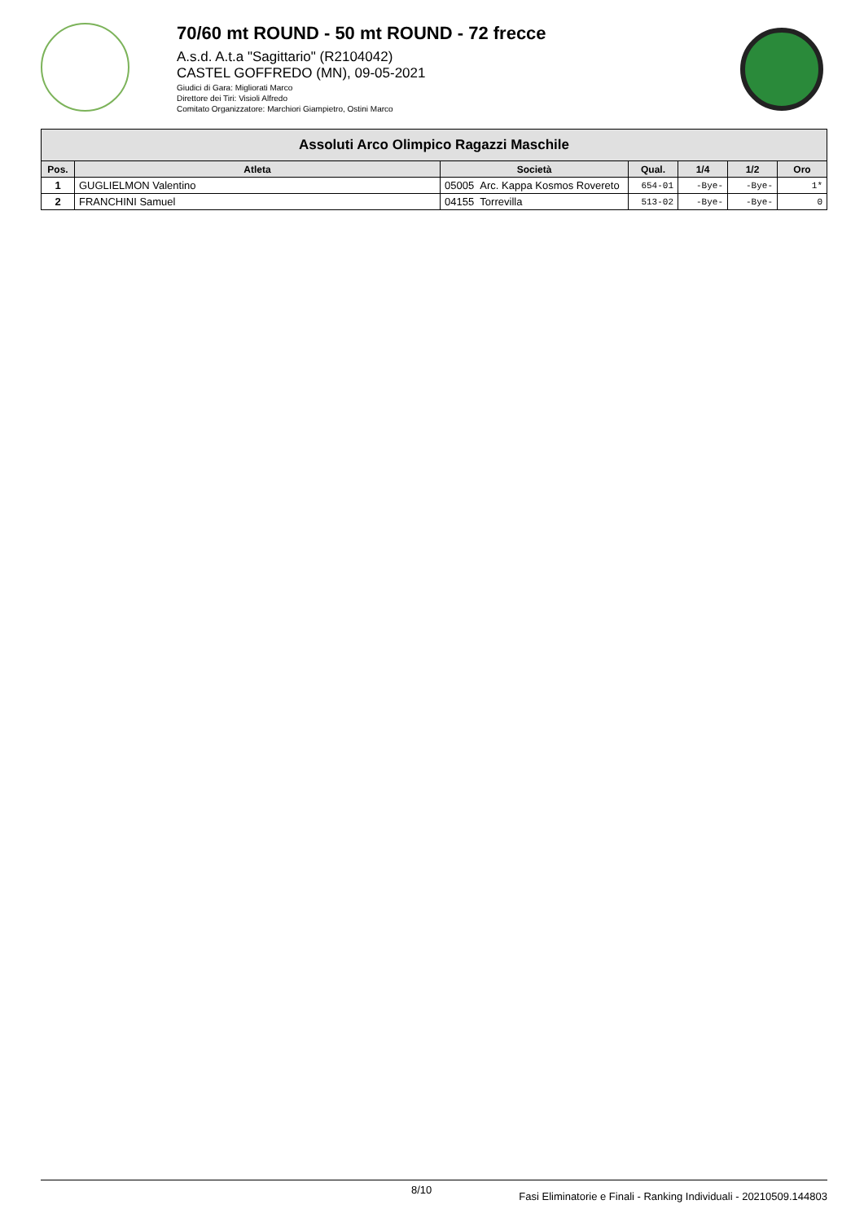70/60 mt ROUND - 50 mt ROUND - 72 frecce
A.s.d. A.t.a "Sagittario" (R2104042)
CASTEL GOFFREDO (MN), 09-05-2021
Giudici di Gara: Migliorati Marco
Direttore dei Tiri: Visioli Alfredo
Comitato Organizzatore: Marchiori Giampietro, Ostini Marco
| Assoluti Arco Olimpico Ragazzi Maschile | | | | | | |
| --- | --- | --- | --- | --- | --- | --- |
| Pos. | Atleta | Società | Qual. | 1/4 | 1/2 | Oro |
| 1 | GUGLIELMON Valentino | 05005 Arc. Kappa Kosmos Rovereto | 654-01 | -Bye- | -Bye- | 1* |
| 2 | FRANCHINI Samuel | 04155 Torrevilla | 513-02 | -Bye- | -Bye- | 0 |
8/10 Fasi Eliminatorie e Finali - Ranking Individuali - 20210509.144803